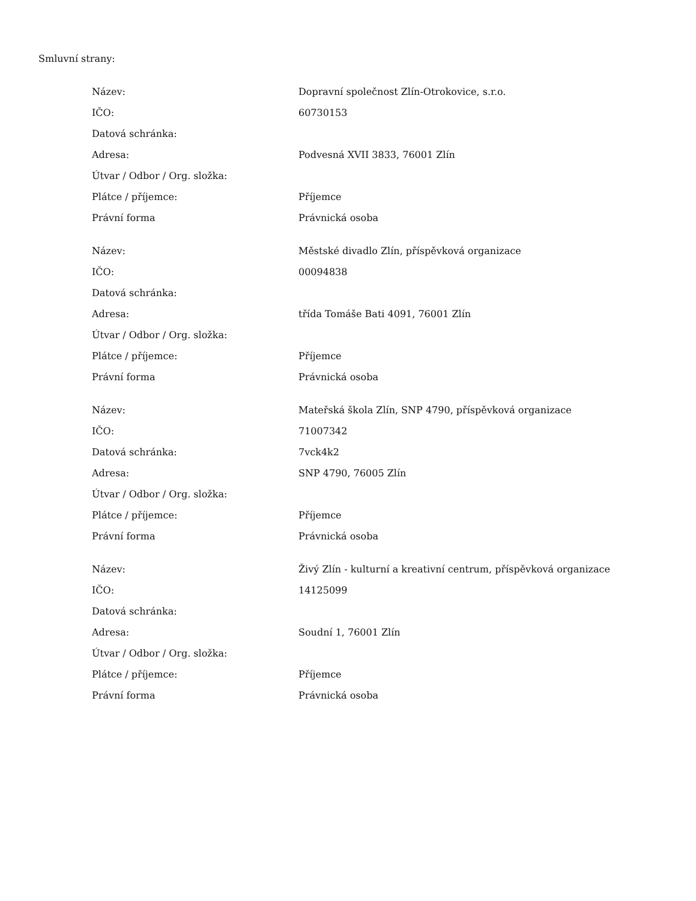Smluvní strany:
| Název: | Dopravní společnost Zlín-Otrokovice, s.r.o. |
| IČO: | 60730153 |
| Datová schránka: | |
| Adresa: | Podvesná XVII 3833, 76001 Zlín |
| Útvar / Odbor / Org. složka: | |
| Plátce / příjemce: | Příjemce |
| Právní forma | Právnická osoba |
| Název: | Městské divadlo Zlín, příspěvková organizace |
| IČO: | 00094838 |
| Datová schránka: | |
| Adresa: | třída Tomáše Bati 4091, 76001 Zlín |
| Útvar / Odbor / Org. složka: | |
| Plátce / příjemce: | Příjemce |
| Právní forma | Právnická osoba |
| Název: | Mateřská škola Zlín, SNP 4790, příspěvková organizace |
| IČO: | 71007342 |
| Datová schránka: | 7vck4k2 |
| Adresa: | SNP 4790, 76005 Zlín |
| Útvar / Odbor / Org. složka: | |
| Plátce / příjemce: | Příjemce |
| Právní forma | Právnická osoba |
| Název: | Živý Zlín - kulturní a kreativní centrum, příspěvková organizace |
| IČO: | 14125099 |
| Datová schránka: | |
| Adresa: | Soudní 1, 76001 Zlín |
| Útvar / Odbor / Org. složka: | |
| Plátce / příjemce: | Příjemce |
| Právní forma | Právnická osoba |